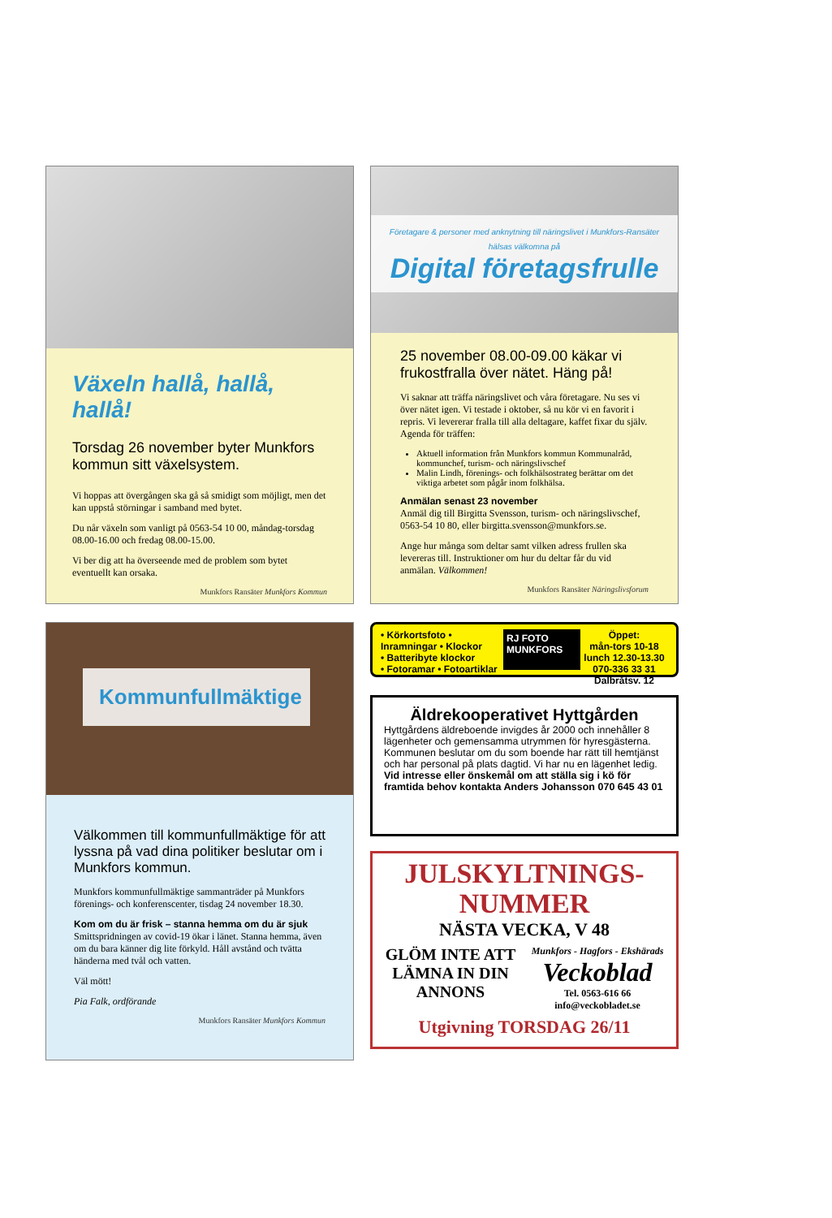Växeln hallå, hallå, hallå!
Torsdag 26 november byter Munkfors kommun sitt växelsystem.
Vi hoppas att övergången ska gå så smidigt som möjligt, men det kan uppstå störningar i samband med bytet.
Du når växeln som vanligt på 0563-54 10 00, måndag-torsdag 08.00-16.00 och fredag 08.00-15.00.
Vi ber dig att ha överseende med de problem som bytet eventuellt kan orsaka.
Munkfors Ransäter Munkfors Kommun
Företagare & personer med anknytning till näringslivet i Munkfors-Ransäter hälsas välkomna på
Digital företagsfrulle
25 november 08.00-09.00 käkar vi frukostfralla över nätet. Häng på!
Vi saknar att träffa näringslivet och våra företagare. Nu ses vi över nätet igen. Vi testade i oktober, så nu kör vi en favorit i repris. Vi levererar fralla till alla deltagare, kaffet fixar du själv. Agenda för träffen:
Aktuell information från Munkfors kommun Kommunalråd, kommunchef, turism- och näringslivschef
Malin Lindh, förenings- och folkhälsostrateg berättar om det viktiga arbetet som pågår inom folkhälsa.
Anmälan senast 23 november
Anmäl dig till Birgitta Svensson, turism- och näringslivschef, 0563-54 10 80, eller birgitta.svensson@munkfors.se.
Ange hur många som deltar samt vilken adress frullen ska levereras till. Instruktioner om hur du deltar får du vid anmälan. Välkommen!
Munkfors Ransäter Näringslivsforum
Kommunfullmäktige
Välkommen till kommunfullmäktige för att lyssna på vad dina politiker beslutar om i Munkfors kommun.
Munkfors kommunfullmäktige sammanträder på Munkfors förenings- och konferenscenter, tisdag 24 november 18.30.
Kom om du är frisk – stanna hemma om du är sjuk
Smittspridningen av covid-19 ökar i länet. Stanna hemma, även om du bara känner dig lite förkyld. Håll avstånd och tvätta händerna med tvål och vatten.
Väl mött!
Pia Falk, ordförande
Munkfors Ransäter Munkfors Kommun
• Körkortsfoto • Inramningar • Klockor
• Batteribyte klockor
• Fotoramar • Fotoartiklar
RJ FOTO MUNKFORS
Öppet:
mån-tors 10-18
lunch 12.30-13.30
070-336 33 31 Dalbråtsv. 12
Äldrekooperativet Hyttgården
Hyttgårdens äldreboende invigdes år 2000 och innehåller 8 lägenheter och gemensamma utrymmen för hyresgästerna. Kommunen beslutar om du som boende har rätt till hemtjänst och har personal på plats dagtid. Vi har nu en lägenhet ledig.
Vid intresse eller önskemål om att ställa sig i kö för framtida behov kontakta Anders Johansson 070 645 43 01
JULSKYLTNINGS-
NUMMER
NÄSTA VECKA, V 48
GLÖM INTE ATT
LÄMNA IN DIN
ANNONS
Munkfors - Hagfors - Ekshärads
Veckoblad
Tel. 0563-616 66
info@veckobladet.se
Utgivning TORSDAG 26/11